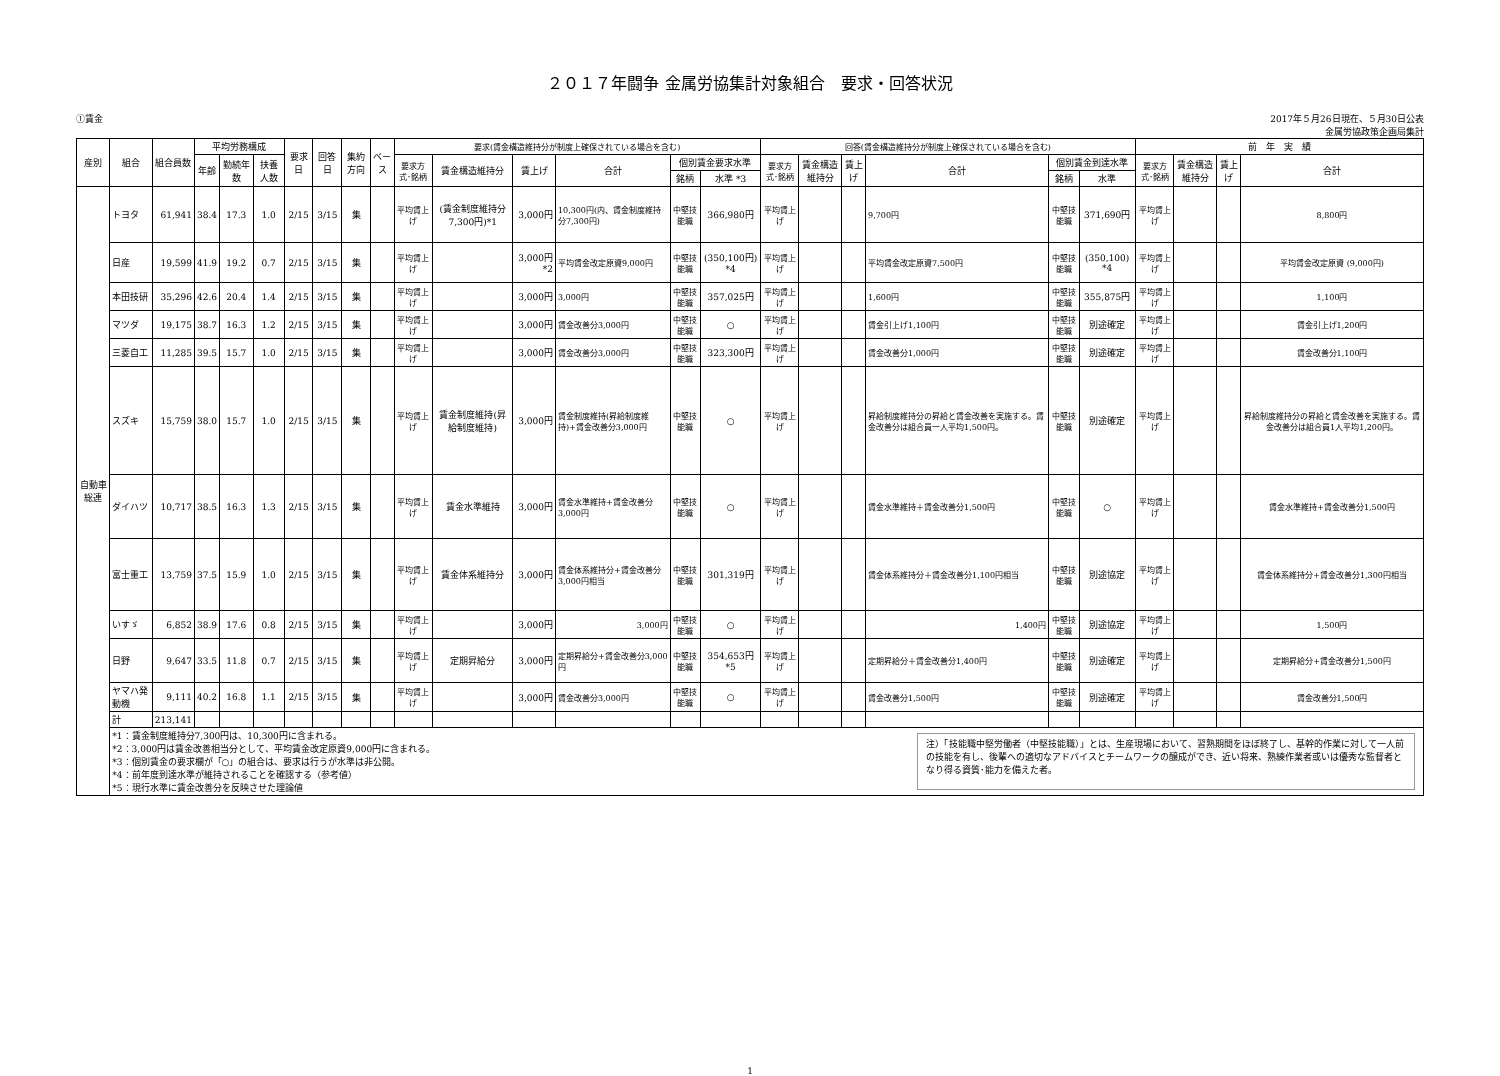２０１７年闘争 金属労協集計対象組合　要求・回答状況
①賃金 2017年５月26日現在、５月30日公表
金属労協政策企画局集計
| 産別 | 組合 | 組合員数 | 平均労務構成 | | | 要求日 | 回答日 | 集約方向 | ベース | 要求(賃金構造維持分が制度上確保されている場合を含む) | | | | | | 回答(賃金構造維持分が制度上確保されている場合を含む) | | | | | | 前 年 実 績 | | | |
| --- | --- | --- | --- | --- | --- | --- | --- | --- | --- | --- | --- | --- | --- | --- | --- | --- | --- | --- | --- | --- | --- | --- | --- | --- | --- |
| | | | 年齢 | 勤続年数 | 扶養人数 | | | | | 要求方式･銘柄 | 賃金構造維持分 | 賃上げ | 合計 | 個別賃金要求水準 | | 要求方式･銘柄 | 賃金構造維持分 | 賃上げ | 合計 | 個別賃金到達水準 | | 要求方式･銘柄 | 賃金構造維持分 | 賃上げ | 合計 |
| | | | | | | | | | | | | | | 銘柄 | 水準 *3 | | | | | 銘柄 | 水準 | | | | |
| 自動車総連 | トヨタ | 61,941 | 38.4 | 17.3 | 1.0 | 2/15 | 3/15 | 集 | | 平均賃上げ | (賃金制度維持分 7,300円)*1 | 3,000円 | 10,300円(内、賃金制度維持分7,300円) | 中堅技能職 | 366,980円 | 平均賃上げ | | | 9,700円 | 中堅技能職 | 371,690円 | 平均賃上げ | | | 8,800円 |
| | 日産 | 19,599 | 41.9 | 19.2 | 0.7 | 2/15 | 3/15 | 集 | | 平均賃上げ | | 3,000円 *2 | 平均賃金改定原資9,000円 | 中堅技能職 | (350,100円) *4 | 平均賃上げ | | | 平均賃金改定原資7,500円 | 中堅技能職 | (350,100) *4 | 平均賃上げ | | | 平均賃金改定原資 (9,000円) |
| | 本田技研 | 35,296 | 42.6 | 20.4 | 1.4 | 2/15 | 3/15 | 集 | | 平均賃上げ | | 3,000円 | 3,000円 | 中堅技能職 | 357,025円 | 平均賃上げ | | | 1,600円 | 中堅技能職 | 355,875円 | 平均賃上げ | | | 1,100円 |
| | マツダ | 19,175 | 38.7 | 16.3 | 1.2 | 2/15 | 3/15 | 集 | | 平均賃上げ | | 3,000円 | 賃金改善分3,000円 | 中堅技能職 | ○ | 平均賃上げ | | | 賃金引上げ1,100円 | 中堅技能職 | 別途確定 | 平均賃上げ | | | 賃金引上げ1,200円 |
| | 三菱自工 | 11,285 | 39.5 | 15.7 | 1.0 | 2/15 | 3/15 | 集 | | 平均賃上げ | | 3,000円 | 賃金改善分3,000円 | 中堅技能職 | 323,300円 | 平均賃上げ | | | 賃金改善分1,000円 | 中堅技能職 | 別途確定 | 平均賃上げ | | | 賃金改善分1,100円 |
| | スズキ | 15,759 | 38.0 | 15.7 | 1.0 | 2/15 | 3/15 | 集 | | 平均賃上げ | 賃金制度維持(昇給制度維持) | 3,000円 | 賃金制度維持(昇給制度維持)+賃金改善分3,000円 | 中堅技能職 | ○ | 平均賃上げ | | | 昇給制度維持分の昇給と賃金改善を実施する。賃金改善分は組合員一人平均1,500円。 | 中堅技能職 | 別途確定 | 平均賃上げ | | | 昇給制度維持分の昇給と賃金改善を実施する。賃金改善分は組合員1人平均1,200円。 |
| | ダイハツ | 10,717 | 38.5 | 16.3 | 1.3 | 2/15 | 3/15 | 集 | | 平均賃上げ | 賃金水準維持 | 3,000円 | 賃金水準維持+賃金改善分3,000円 | 中堅技能職 | ○ | 平均賃上げ | | | 賃金水準維持＋賃金改善分1,500円 | 中堅技能職 | ○ | 平均賃上げ | | | 賃金水準維持+賃金改善分1,500円 |
| | 富士重工 | 13,759 | 37.5 | 15.9 | 1.0 | 2/15 | 3/15 | 集 | | 平均賃上げ | 賃金体系維持分 | 3,000円 | 賃金体系維持分+賃金改善分3,000円相当 | 中堅技能職 | 301,319円 | 平均賃上げ | | | 賃金体系維持分＋賃金改善分1,100円相当 | 中堅技能職 | 別途協定 | 平均賃上げ | | | 賃金体系維持分+賃金改善分1,300円相当 |
| | いすゞ | 6,852 | 38.9 | 17.6 | 0.8 | 2/15 | 3/15 | 集 | | 平均賃上げ | | 3,000円 | 3,000円 | 中堅技能職 | ○ | 平均賃上げ | | | 1,400円 | 中堅技能職 | 別途協定 | 平均賃上げ | | | 1,500円 |
| | 日野 | 9,647 | 33.5 | 11.8 | 0.7 | 2/15 | 3/15 | 集 | | 平均賃上げ | 定期昇給分 | 3,000円 | 定期昇給分+賃金改善分3,000円 | 中堅技能職 | 354,653円 *5 | 平均賃上げ | | | 定期昇給分＋賃金改善分1,400円 | 中堅技能職 | 別途確定 | 平均賃上げ | | | 定期昇給分+賃金改善分1,500円 |
| | ヤマハ発動機 | 9,111 | 40.2 | 16.8 | 1.1 | 2/15 | 3/15 | 集 | | 平均賃上げ | | 3,000円 | 賃金改善分3,000円 | 中堅技能職 | ○ | 平均賃上げ | | | 賃金改善分1,500円 | 中堅技能職 | 別途確定 | 平均賃上げ | | | 賃金改善分1,500円 |
| | 計 | 213,141 | | | | | | | | | | | | | | | | | | | | | | | |
| | *1：賃金制度維持分7,300円は、10,300円に含まれる。 *2：3,000円は賃金改善相当分として、平均賃金改定原資9,000円に含まれる。 *3：個別賃金の要求欄が「○」の組合は、要求は行うが水準は非公開。 *4：前年度到達水準が維持されることを確認する（参考値） *5：現行水準に賃金改善分を反映させた理論値 注）「技能職中堅労働者（中堅技能職）」とは、生産現場において、習熟期間をほぼ終了し、基幹的作業に対して一人前の技能を有し、後輩への適切なアドバイスとチームワークの醸成ができ、近い将来、熟練作業者或いは優秀な監督者となり得る資質･能力を備えた者。 | | | | | | | | | | | | | | | | | | | | | | | | |
1